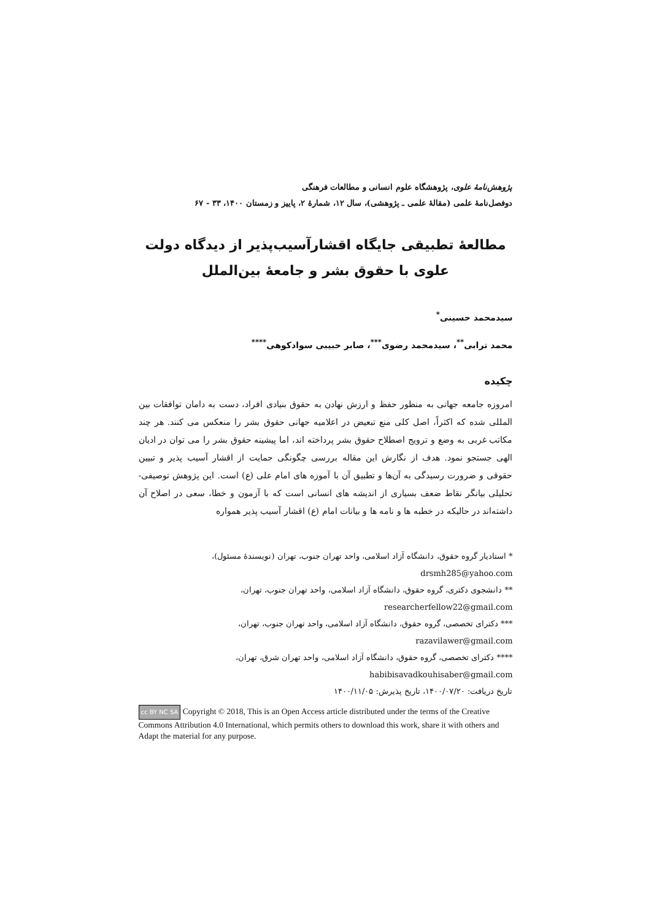پژوهش‌نامهٔ علوی، پژوهشگاه علوم انسانی و مطالعات فرهنگی
دوفصل‌نامهٔ علمی (مقالهٔ علمی ـ پژوهشی)، سال ۱۲، شمارهٔ ۲، پاییز و زمستان ۱۴۰۰، ۳۳ - ۶۷
مطالعهٔ تطبیقی جایگاه اقشارآسیب‌پذیر از دیدگاه دولت علوی با حقوق بشر و جامعهٔ بین‌الملل
سیدمحمد حسینی<sup>*</sup>
محمد ترابی<sup>**</sup>، سیدمحمد رضوی<sup>***</sup>، صابر حبیبی سوادکوهی<sup>****</sup>
چکیده
امروزه جامعه جهانی به منظور حفظ و ارزش نهادن به حقوق بنیادی افراد، دست به دامان توافقات بین المللی شده که اکثراً، اصل کلی منع تبعیض در اعلامیه جهانی حقوق بشر را منعکس می کنند. هر چند مکاتب غربی به وضع و ترویج اصطلاح حقوق بشر پرداخته اند، اما پیشینه حقوق بشر را می توان در ادیان الهی جستجو نمود. هدف از نگارش این مقاله بررسی چگونگی حمایت از اقشار آسیب پذیر و تبیین حقوقی و ضرورت رسیدگی به آن‌ها و تطبیق آن با آموزه های امام علی (ع) است. این پژوهش توصیفی- تحلیلی بیانگر نقاط ضعف بسیاری از اندیشه های انسانی است که با آزمون و خطا، سعی در اصلاح آن داشته‌اند در حالیکه در خطبه ها و نامه ها و بیانات امام (ع) اقشار آسیب پذیر همواره
* استادیار گروه حقوق، دانشگاه آزاد اسلامی، واحد تهران جنوب، تهران (نویسندهٔ مسئول)،
drsmh285@yahoo.com
** دانشجوی دکتری، گروه حقوق، دانشگاه آزاد اسلامی، واحد تهران جنوب، تهران،
researcherfellow22@gmail.com
*** دکترای تخصصی، گروه حقوق، دانشگاه آزاد اسلامی، واحد تهران جنوب، تهران،
razavilawer@gmail.com
**** دکترای تخصصی، گروه حقوق، دانشگاه آزاد اسلامی، واحد تهران شرق، تهران،
habibisavadkouhisaber@gmail.com
تاریخ دریافت: ۱۴۰۰/۰۷/۲۰، تاریخ پذیرش: ۱۴۰۰/۱۱/۰۵
cc BY NC SA Copyright © 2018, This is an Open Access article distributed under the terms of the Creative Commons Attribution 4.0 International, which permits others to download this work, share it with others and Adapt the material for any purpose.